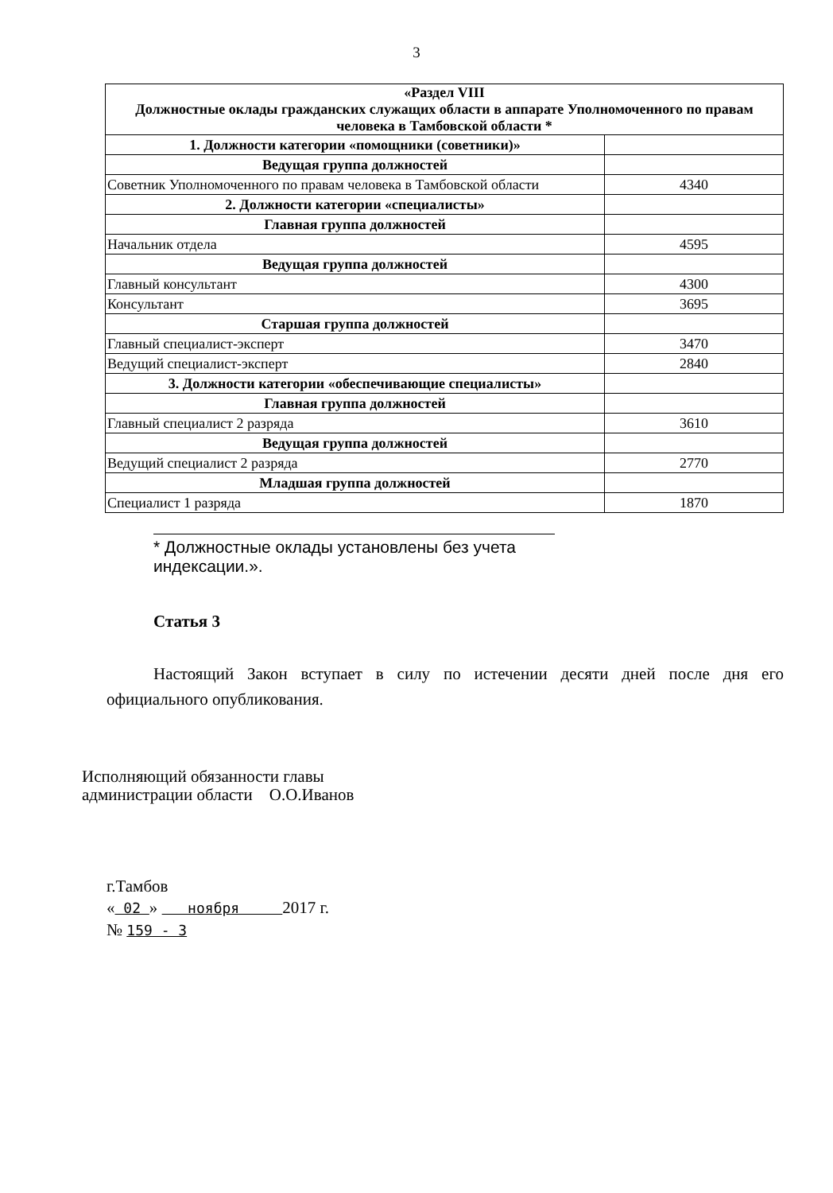3
| «Раздел VIII Должностные оклады гражданских служащих области в аппарате Уполномоченного по правам человека в Тамбовской области * | |
| 1. Должности категории «помощники (советники)» | |
| Ведущая группа должностей | |
| Советник Уполномоченного по правам человека в Тамбовской области | 4340 |
| 2. Должности категории «специалисты» | |
| Главная группа должностей | |
| Начальник отдела | 4595 |
| Ведущая группа должностей | |
| Главный консультант | 4300 |
| Консультант | 3695 |
| Старшая группа должностей | |
| Главный специалист-эксперт | 3470 |
| Ведущий специалист-эксперт | 2840 |
| 3. Должности категории «обеспечивающие специалисты» | |
| Главная группа должностей | |
| Главный специалист 2 разряда | 3610 |
| Ведущая группа должностей | |
| Ведущий специалист 2 разряда | 2770 |
| Младшая группа должностей | |
| Специалист 1 разряда | 1870 |
* Должностные оклады установлены без учета индексации.».
Статья 3
Настоящий Закон вступает в силу по истечении десяти дней после дня его официального опубликования.
Исполняющий обязанности главы
администрации области О.О.Иванов
г.Тамбов
« 02 » ноября 2017 г.
№ 159 - 3